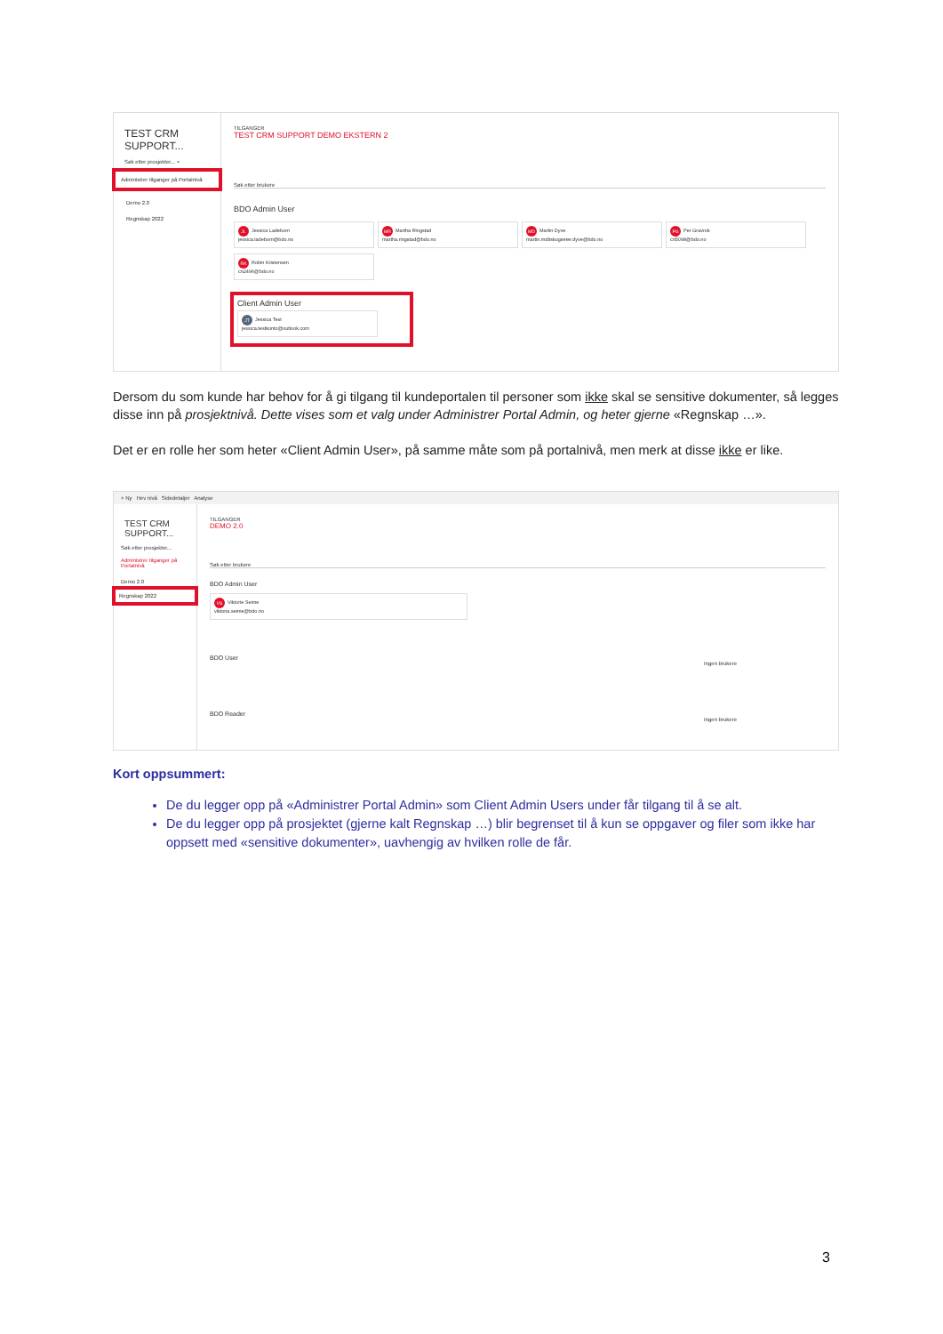TEST CRM
SUPPORT...
Søk etter prosjekter... ×
Administrer tilganger på Portalnivå
Demo 2.0
Regnskap 2022
TILGANGER
TEST CRM SUPPORT DEMO EKSTERN 2
Søk etter brukere
BDO Admin User
JL Jessica Ladeborn
jessica.ladeborn@bdo.no MR Martha Ringstad
martha.ringstad@bdo.no MD Martin Dyve
martin.midtskogseter.dyve@bdo.no PG Per Gravrok
cn5098@bdo.no
RK Robin Kristensen
cn2496@bdo.no
Client Admin User
JT Jessica Test
jessica.testkonto@outlook.com
Dersom du som kunde har behov for å gi tilgang til kundeportalen til personer som ikke skal se sensitive dokumenter, så legges disse inn på prosjektnivå. Dette vises som et valg under Administrer Portal Admin, og heter gjerne «Regnskap …».
Det er en rolle her som heter «Client Admin User», på samme måte som på portalnivå, men merk at disse ikke er like.
+ Ny Hev nivå Sidedetaljer Analyse
TEST CRM
SUPPORT...
Søk etter prosjekter...
Administrer tilganger på Portalnivå
Demo 2.0
Regnskap 2022
TILGANGER
DEMO 2.0
Søk etter brukere
BDO Admin User
VS Viktorie Seime
viktoria.seime@bdo.no
BDO User
Ingen brukere
BDO Reader
Ingen brukere
Kort oppsummert:
De du legger opp på «Administrer Portal Admin» som Client Admin Users under får tilgang til å se alt.
De du legger opp på prosjektet (gjerne kalt Regnskap …) blir begrenset til å kun se oppgaver og filer som ikke har oppsett med «sensitive dokumenter», uavhengig av hvilken rolle de får.
3